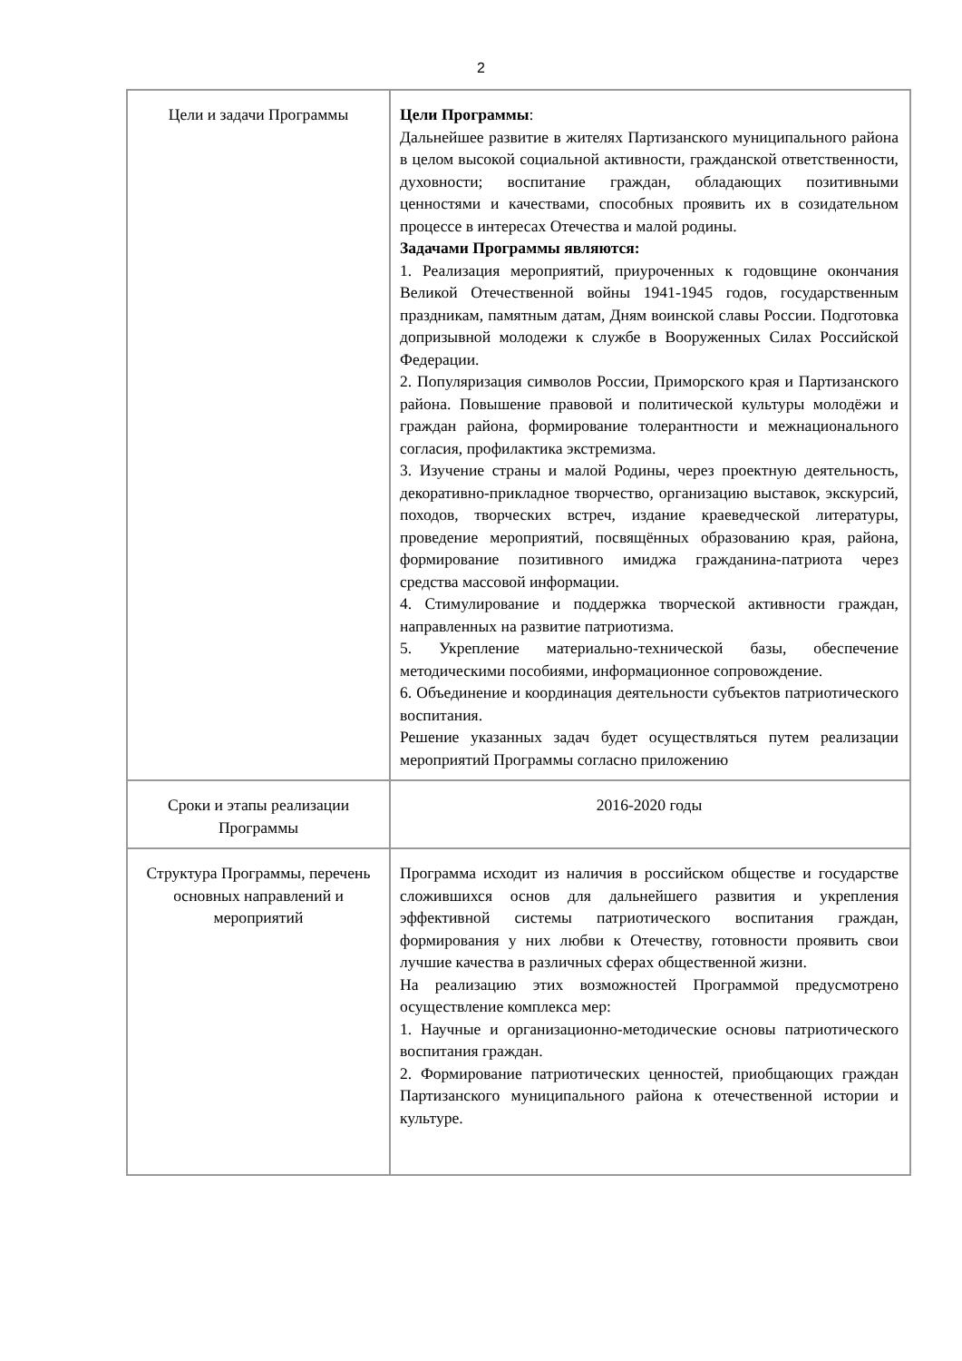2
| Цели и задачи Программы | Цели Программы : Дальнейшее развитие в жителях Партизанского муниципального района в целом высокой социальной активности, гражданской ответственности, духовности; воспитание граждан, обладающих позитивными ценностями и качествами, способных проявить их в созидательном процессе в интересах Отечества и малой родины. Задачами Программы являются: 1. Реализация мероприятий, приуроченных к годовщине окончания Великой Отечественной войны 1941-1945 годов, государственным праздникам, памятным датам, Дням воинской славы России. Подготовка допризывной молодежи к службе в Вооруженных Силах Российской Федерации. 2. Популяризация символов России, Приморского края и Партизанского района. Повышение правовой и политической культуры молодёжи и граждан района, формирование толерантности и межнационального согласия, профилактика экстремизма. 3. Изучение страны и малой Родины, через проектную деятельность, декоративно-прикладное творчество, организацию выставок, экскурсий, походов, творческих встреч, издание краеведческой литературы, проведение мероприятий, посвящённых образованию края, района, формирование позитивного имиджа гражданина-патриота через средства массовой информации. 4. Стимулирование и поддержка творческой активности граждан, направленных на развитие патриотизма. 5. Укрепление материально-технической базы, обеспечение методическими пособиями, информационное сопровождение. 6. Объединение и координация деятельности субъектов патриотического воспитания. Решение указанных задач будет осуществляться путем реализации мероприятий Программы согласно приложению |
| Сроки и этапы реализации Программы | 2016-2020 годы |
| Структура Программы, перечень основных направлений и мероприятий | Программа исходит из наличия в российском обществе и государстве сложившихся основ для дальнейшего развития и укрепления эффективной системы патриотического воспитания граждан, формирования у них любви к Отечеству, готовности проявить свои лучшие качества в различных сферах общественной жизни. На реализацию этих возможностей Программой предусмотрено осуществление комплекса мер: 1. Научные и организационно-методические основы патриотического воспитания граждан. 2. Формирование патриотических ценностей, приобщающих граждан Партизанского муниципального района к отечественной истории и культуре. |